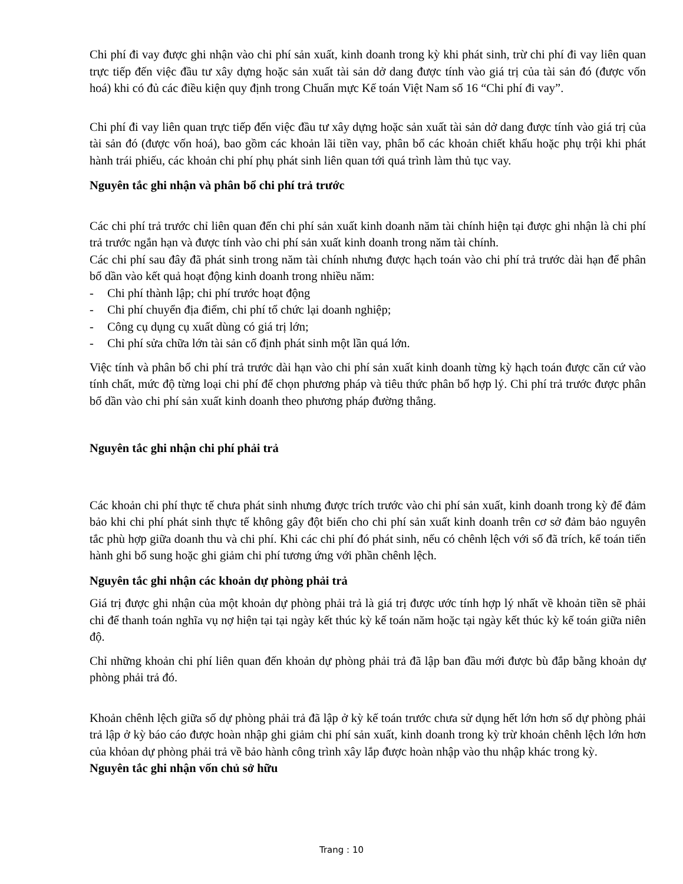Chi phí đi vay được ghi nhận vào chi phí sản xuất, kinh doanh trong kỳ khi phát sinh, trừ chi phí đi vay liên quan trực tiếp đến việc đầu tư xây dựng hoặc sản xuất tài sản dở dang được tính vào giá trị của tài sản đó (được vốn hoá) khi có đủ các điều kiện quy định trong Chuẩn mực Kế toán Việt Nam số 16 “Chi phí đi vay”.
Chi phí đi vay liên quan trực tiếp đến việc đầu tư xây dựng hoặc sản xuất tài sản dở dang được tính vào giá trị của tài sản đó (được vốn hoá), bao gồm các khoản lãi tiền vay, phân bổ các khoản chiết khấu hoặc phụ trội khi phát hành trái phiếu, các khoản chi phí phụ phát sinh liên quan tới quá trình làm thủ tục vay.
Nguyên tắc ghi nhận và phân bổ chi phí trả trước
Các chi phí trả trước chỉ liên quan đến chi phí sản xuất kinh doanh năm tài chính hiện tại được ghi nhận là chi phí trả trước ngắn hạn và được tính vào chi phí sản xuất kinh doanh trong năm tài chính.
Các chi phí sau đây đã phát sinh trong năm tài chính nhưng được hạch toán vào chi phí trả trước dài hạn để phân bổ dần vào kết quả hoạt động kinh doanh trong nhiều năm:
- Chi phí thành lập; chi phí trước hoạt động
- Chi phí chuyển địa điểm, chi phí tổ chức lại doanh nghiệp;
- Công cụ dụng cụ xuất dùng có giá trị lớn;
- Chi phí sửa chữa lớn tài sản cố định phát sinh một lần quá lớn.
Việc tính và phân bổ chi phí trả trước dài hạn vào chi phí sản xuất kinh doanh từng kỳ hạch toán được căn cứ vào tính chất, mức độ từng loại chi phí để chọn phương pháp và tiêu thức phân bổ hợp lý. Chi phí trả trước được phân bổ dần vào chi phí sản xuất kinh doanh theo phương pháp đường thẳng.
Nguyên tắc ghi nhận chi phí phải trả
Các khoản chi phí thực tế chưa phát sinh nhưng được trích trước vào chi phí sản xuất, kinh doanh trong kỳ để đảm bảo khi chi phí phát sinh thực tế không gây đột biến cho chi phí sản xuất kinh doanh trên cơ sở đảm bảo nguyên tắc phù hợp giữa doanh thu và chi phí. Khi các chi phí đó phát sinh, nếu có chênh lệch với số đã trích, kế toán tiến hành ghi bổ sung hoặc ghi giảm chi phí tương ứng với phần chênh lệch.
Nguyên tắc ghi nhận các khoản dự phòng phải trả
Giá trị được ghi nhận của một khoản dự phòng phải trả là giá trị được ước tính hợp lý nhất về khoản tiền sẽ phải chi để thanh toán nghĩa vụ nợ hiện tại tại ngày kết thúc kỳ kế toán năm hoặc tại ngày kết thúc kỳ kế toán giữa niên độ.
Chỉ những khoản chi phí liên quan đến khoản dự phòng phải trả đã lập ban đầu mới được bù đắp bằng khoản dự phòng phải trả đó.
Khoản chênh lệch giữa số dự phòng phải trả đã lập ở kỳ kế toán trước chưa sử dụng hết lớn hơn số dự phòng phải trả lập ở kỳ báo cáo được hoàn nhập ghi giảm chi phí sản xuất, kinh doanh trong kỳ trừ khoản chênh lệch lớn hơn của khỏan dự phòng phải trả về bảo hành công trình xây lắp được hoàn nhập vào thu nhập khác trong kỳ.
Nguyên tắc ghi nhận vốn chủ sở hữu
Trang : 10